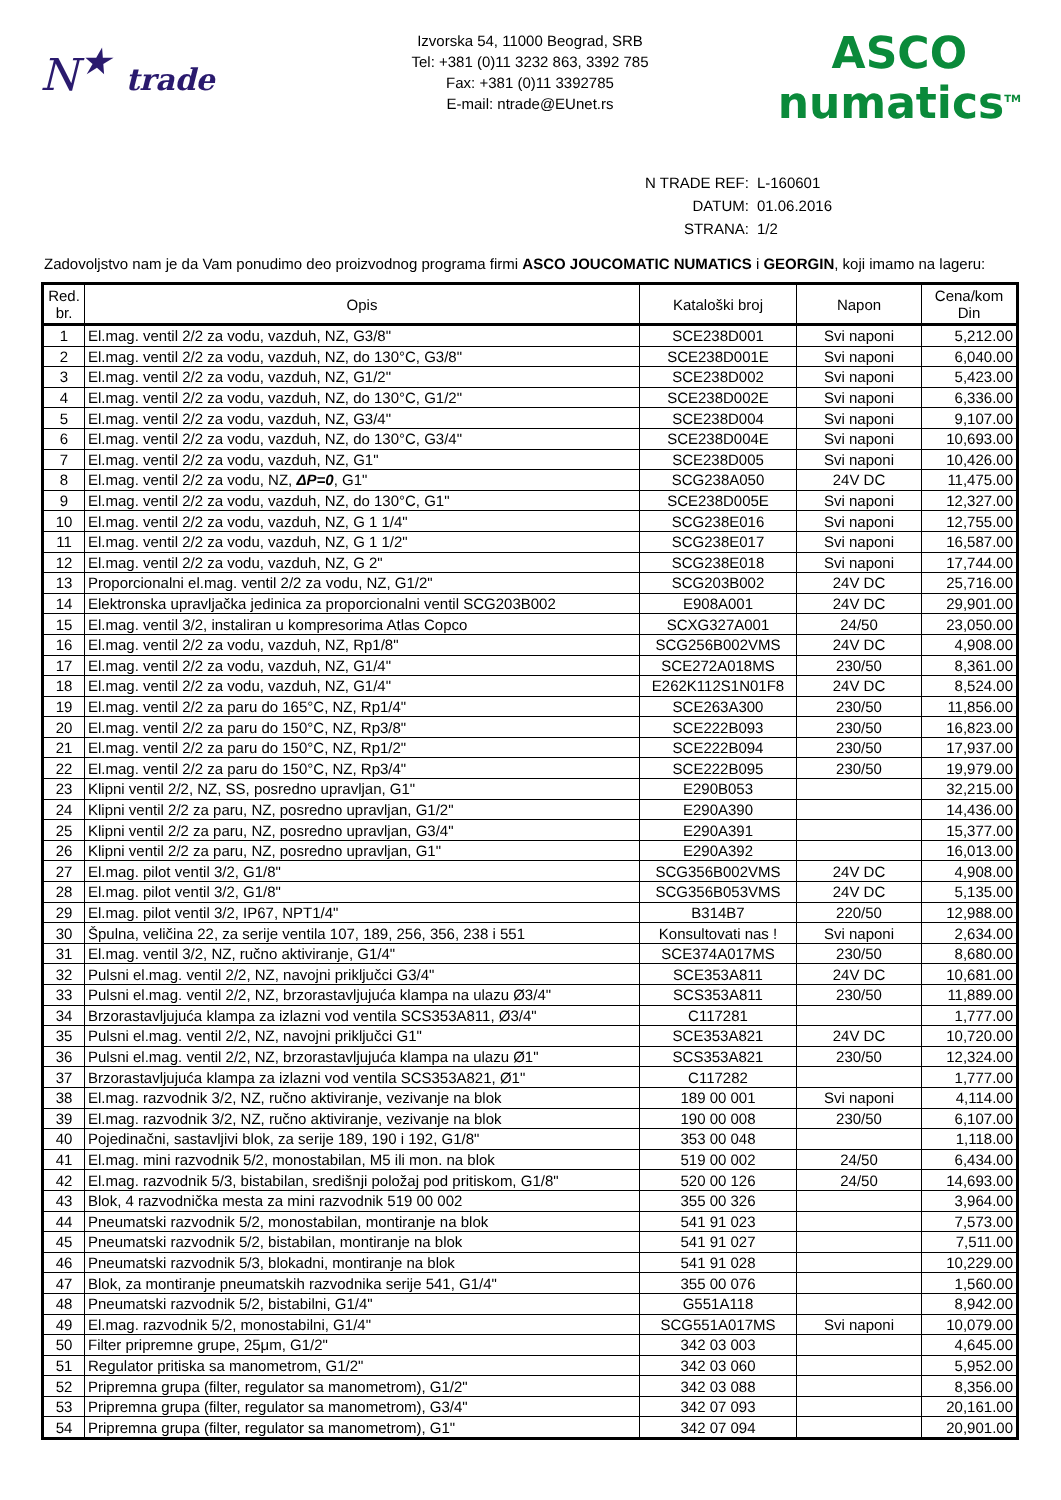N<sup>★</sup> trade
Izvorska 54, 11000 Beograd, SRB
Tel: +381 (0)11 3232 863, 3392 785
Fax: +381 (0)11 3392785
E-mail: ntrade@EUnet.rs
ASCO
numatics<sup>TM</sup>
| N TRADE REF: | L-160601 |
| DATUM: | 01.06.2016 |
| STRANA: | 1/2 |
Zadovoljstvo nam je da Vam ponudimo deo proizvodnog programa firmi ASCO JOUCOMATIC NUMATICS i GEORGIN, koji imamo na lageru:
| Red. br. | Opis | Kataloški broj | Napon | Cena/kom Din |
| --- | --- | --- | --- | --- |
| 1 | El.mag. ventil 2/2 za vodu, vazduh, NZ, G3/8" | SCE238D001 | Svi naponi | 5,212.00 |
| 2 | El.mag. ventil 2/2 za vodu, vazduh, NZ, do 130°C, G3/8" | SCE238D001E | Svi naponi | 6,040.00 |
| 3 | El.mag. ventil 2/2 za vodu, vazduh, NZ, G1/2" | SCE238D002 | Svi naponi | 5,423.00 |
| 4 | El.mag. ventil 2/2 za vodu, vazduh, NZ, do 130°C, G1/2" | SCE238D002E | Svi naponi | 6,336.00 |
| 5 | El.mag. ventil 2/2 za vodu, vazduh, NZ, G3/4" | SCE238D004 | Svi naponi | 9,107.00 |
| 6 | El.mag. ventil 2/2 za vodu, vazduh, NZ, do 130°C, G3/4" | SCE238D004E | Svi naponi | 10,693.00 |
| 7 | El.mag. ventil 2/2 za vodu, vazduh, NZ, G1" | SCE238D005 | Svi naponi | 10,426.00 |
| 8 | El.mag. ventil 2/2 za vodu, NZ, ΔP=0 , G1" | SCG238A050 | 24V DC | 11,475.00 |
| 9 | El.mag. ventil 2/2 za vodu, vazduh, NZ, do 130°C, G1" | SCE238D005E | Svi naponi | 12,327.00 |
| 10 | El.mag. ventil 2/2 za vodu, vazduh, NZ, G 1 1/4" | SCG238E016 | Svi naponi | 12,755.00 |
| 11 | El.mag. ventil 2/2 za vodu, vazduh, NZ, G 1 1/2" | SCG238E017 | Svi naponi | 16,587.00 |
| 12 | El.mag. ventil 2/2 za vodu, vazduh, NZ, G 2" | SCG238E018 | Svi naponi | 17,744.00 |
| 13 | Proporcionalni el.mag. ventil 2/2 za vodu, NZ, G1/2" | SCG203B002 | 24V DC | 25,716.00 |
| 14 | Elektronska upravljačka jedinica za proporcionalni ventil SCG203B002 | E908A001 | 24V DC | 29,901.00 |
| 15 | El.mag. ventil 3/2, instaliran u kompresorima Atlas Copco | SCXG327A001 | 24/50 | 23,050.00 |
| 16 | El.mag. ventil 2/2 za vodu, vazduh, NZ, Rp1/8" | SCG256B002VMS | 24V DC | 4,908.00 |
| 17 | El.mag. ventil 2/2 za vodu, vazduh, NZ, G1/4" | SCE272A018MS | 230/50 | 8,361.00 |
| 18 | El.mag. ventil 2/2 za vodu, vazduh, NZ, G1/4" | E262K112S1N01F8 | 24V DC | 8,524.00 |
| 19 | El.mag. ventil 2/2 za paru do 165°C, NZ, Rp1/4" | SCE263A300 | 230/50 | 11,856.00 |
| 20 | El.mag. ventil 2/2 za paru do 150°C, NZ, Rp3/8" | SCE222B093 | 230/50 | 16,823.00 |
| 21 | El.mag. ventil 2/2 za paru do 150°C, NZ, Rp1/2" | SCE222B094 | 230/50 | 17,937.00 |
| 22 | El.mag. ventil 2/2 za paru do 150°C, NZ, Rp3/4" | SCE222B095 | 230/50 | 19,979.00 |
| 23 | Klipni ventil 2/2, NZ, SS, posredno upravljan, G1" | E290B053 | | 32,215.00 |
| 24 | Klipni ventil 2/2 za paru, NZ, posredno upravljan, G1/2" | E290A390 | | 14,436.00 |
| 25 | Klipni ventil 2/2 za paru, NZ, posredno upravljan, G3/4" | E290A391 | | 15,377.00 |
| 26 | Klipni ventil 2/2 za paru, NZ, posredno upravljan, G1" | E290A392 | | 16,013.00 |
| 27 | El.mag. pilot ventil 3/2, G1/8" | SCG356B002VMS | 24V DC | 4,908.00 |
| 28 | El.mag. pilot ventil 3/2, G1/8" | SCG356B053VMS | 24V DC | 5,135.00 |
| 29 | El.mag. pilot ventil 3/2, IP67, NPT1/4" | B314B7 | 220/50 | 12,988.00 |
| 30 | Špulna, veličina 22, za serije ventila 107, 189, 256, 356, 238 i 551 | Konsultovati nas ! | Svi naponi | 2,634.00 |
| 31 | El.mag. ventil 3/2, NZ, ručno aktiviranje, G1/4" | SCE374A017MS | 230/50 | 8,680.00 |
| 32 | Pulsni el.mag. ventil 2/2, NZ, navojni priključci G3/4" | SCE353A811 | 24V DC | 10,681.00 |
| 33 | Pulsni el.mag. ventil 2/2, NZ, brzorastavljujuća klampa na ulazu Ø3/4" | SCS353A811 | 230/50 | 11,889.00 |
| 34 | Brzorastavljujuća klampa za izlazni vod ventila SCS353A811, Ø3/4" | C117281 | | 1,777.00 |
| 35 | Pulsni el.mag. ventil 2/2, NZ, navojni priključci G1" | SCE353A821 | 24V DC | 10,720.00 |
| 36 | Pulsni el.mag. ventil 2/2, NZ, brzorastavljujuća klampa na ulazu Ø1" | SCS353A821 | 230/50 | 12,324.00 |
| 37 | Brzorastavljujuća klampa za izlazni vod ventila SCS353A821, Ø1" | C117282 | | 1,777.00 |
| 38 | El.mag. razvodnik 3/2, NZ, ručno aktiviranje, vezivanje na blok | 189 00 001 | Svi naponi | 4,114.00 |
| 39 | El.mag. razvodnik 3/2, NZ, ručno aktiviranje, vezivanje na blok | 190 00 008 | 230/50 | 6,107.00 |
| 40 | Pojedinačni, sastavljivi blok, za serije 189, 190 i 192, G1/8" | 353 00 048 | | 1,118.00 |
| 41 | El.mag. mini razvodnik 5/2, monostabilan, M5 ili mon. na blok | 519 00 002 | 24/50 | 6,434.00 |
| 42 | El.mag. razvodnik 5/3, bistabilan, središnji položaj pod pritiskom, G1/8" | 520 00 126 | 24/50 | 14,693.00 |
| 43 | Blok, 4 razvodnička mesta za mini razvodnik 519 00 002 | 355 00 326 | | 3,964.00 |
| 44 | Pneumatski razvodnik 5/2, monostabilan, montiranje na blok | 541 91 023 | | 7,573.00 |
| 45 | Pneumatski razvodnik 5/2, bistabilan, montiranje na blok | 541 91 027 | | 7,511.00 |
| 46 | Pneumatski razvodnik 5/3, blokadni, montiranje na blok | 541 91 028 | | 10,229.00 |
| 47 | Blok, za montiranje pneumatskih razvodnika serije 541, G1/4" | 355 00 076 | | 1,560.00 |
| 48 | Pneumatski razvodnik 5/2, bistabilni, G1/4" | G551A118 | | 8,942.00 |
| 49 | El.mag. razvodnik 5/2, monostabilni, G1/4" | SCG551A017MS | Svi naponi | 10,079.00 |
| 50 | Filter pripremne grupe, 25μm, G1/2" | 342 03 003 | | 4,645.00 |
| 51 | Regulator pritiska sa manometrom, G1/2" | 342 03 060 | | 5,952.00 |
| 52 | Pripremna grupa (filter, regulator sa manometrom), G1/2" | 342 03 088 | | 8,356.00 |
| 53 | Pripremna grupa (filter, regulator sa manometrom), G3/4" | 342 07 093 | | 20,161.00 |
| 54 | Pripremna grupa (filter, regulator sa manometrom), G1" | 342 07 094 | | 20,901.00 |